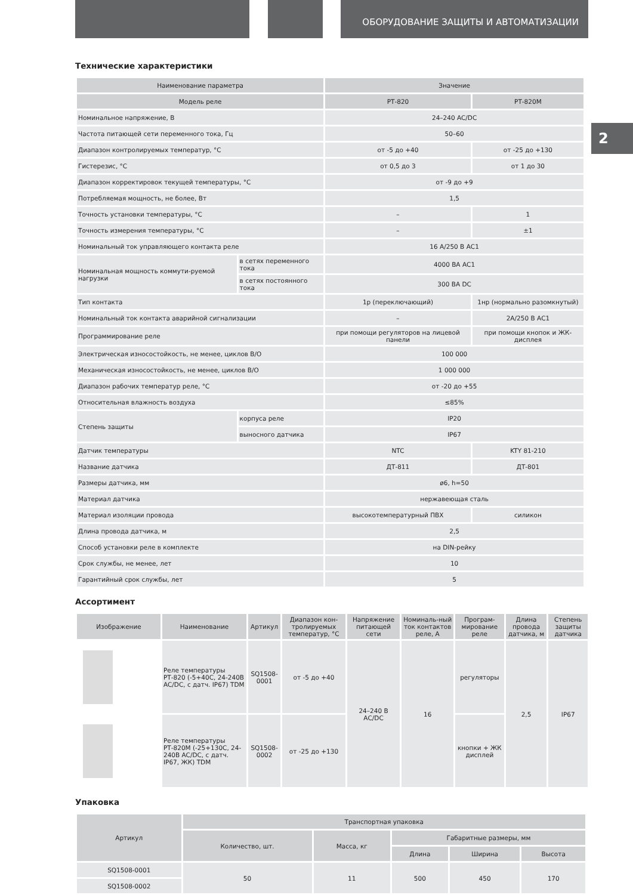ОБОРУДОВАНИЕ ЗАЩИТЫ И АВТОМАТИЗАЦИИ
2
Технические характеристики
| Наименование параметра | | Значение | |
| --- | --- | --- | --- |
| Модель реле | | РТ-820 | РТ-820М |
| Номинальное напряжение, В | | 24–240 AC/DC | |
| Частота питающей сети переменного тока, Гц | | 50–60 | |
| Диапазон контролируемых температур, °С | | от -5 до +40 | от -25 до +130 |
| Гистерезис, °С | | от 0,5 до 3 | от 1 до 30 |
| Диапазон корректировок текущей температуры, °С | | от -9 до +9 | |
| Потребляемая мощность, не более, Вт | | 1,5 | |
| Точность установки температуры, °С | | – | 1 |
| Точность измерения температуры, °С | | – | ±1 |
| Номинальный ток управляющего контакта реле | | 16 А/250 В АС1 | |
| Номинальная мощность коммути-руемой нагрузки | в сетях переменного тока | 4000 ВА АС1 | |
| | в сетях постоянного тока | 300 ВА DC | |
| Тип контакта | | 1р (переключающий) | 1нр (нормально разомкнутый) |
| Номинальный ток контакта аварийной сигнализации | | – | 2А/250 В АС1 |
| Программирование реле | | при помощи регуляторов на лицевой панели | при помощи кнопок и ЖК-дисплея |
| Электрическая износостойкость, не менее, циклов В/О | | 100 000 | |
| Механическая износостойкость, не менее, циклов В/О | | 1 000 000 | |
| Диапазон рабочих температур реле, °С | | от -20 до +55 | |
| Относительная влажность воздуха | | ≤85% | |
| Степень защиты | корпуса реле | IP20 | |
| | выносного датчика | IP67 | |
| Датчик температуры | | NTC | KTY 81-210 |
| Название датчика | | ДТ-811 | ДТ-801 |
| Размеры датчика, мм | | ø6, h=50 | |
| Материал датчика | | нержавеющая сталь | |
| Материал изоляции провода | | высокотемпературный ПВХ | силикон |
| Длина провода датчика, м | | 2,5 | |
| Способ установки реле в комплекте | | на DIN-рейку | |
| Срок службы, не менее, лет | | 10 | |
| Гарантийный срок службы, лет | | 5 | |
Ассортимент
| Изображение | Наименование | Артикул | Диапазон кон-тролируемых температур, °С | Напряжение питающей сети | Номиналь-ный ток контактов реле, А | Програм-мирование реле | Длина провода датчика, м | Степень защиты датчика |
| --- | --- | --- | --- | --- | --- | --- | --- | --- |
| | Реле температуры РТ-820 (-5+40С, 24-240В AC/DC, с датч. IP67) TDM | SQ1508-0001 | от -5 до +40 | 24–240 В АС/DC | 16 | регуляторы | 2,5 | IP67 |
| | Реле температуры РТ-820М (-25+130С, 24-240В AC/DC, с датч. IP67, ЖК) TDM | SQ1508-0002 | от -25 до +130 | | | кнопки + ЖК дисплей | | |
Упаковка
| Артикул | Транспортная упаковка | | | | |
| --- | --- | --- | --- | --- | --- |
| | Количество, шт. | Масса, кг | Габаритные размеры, мм | | |
| | | | Длина | Ширина | Высота |
| SQ1508-0001 | 50 | 11 | 500 | 450 | 170 |
| SQ1508-0002 | | | | | |